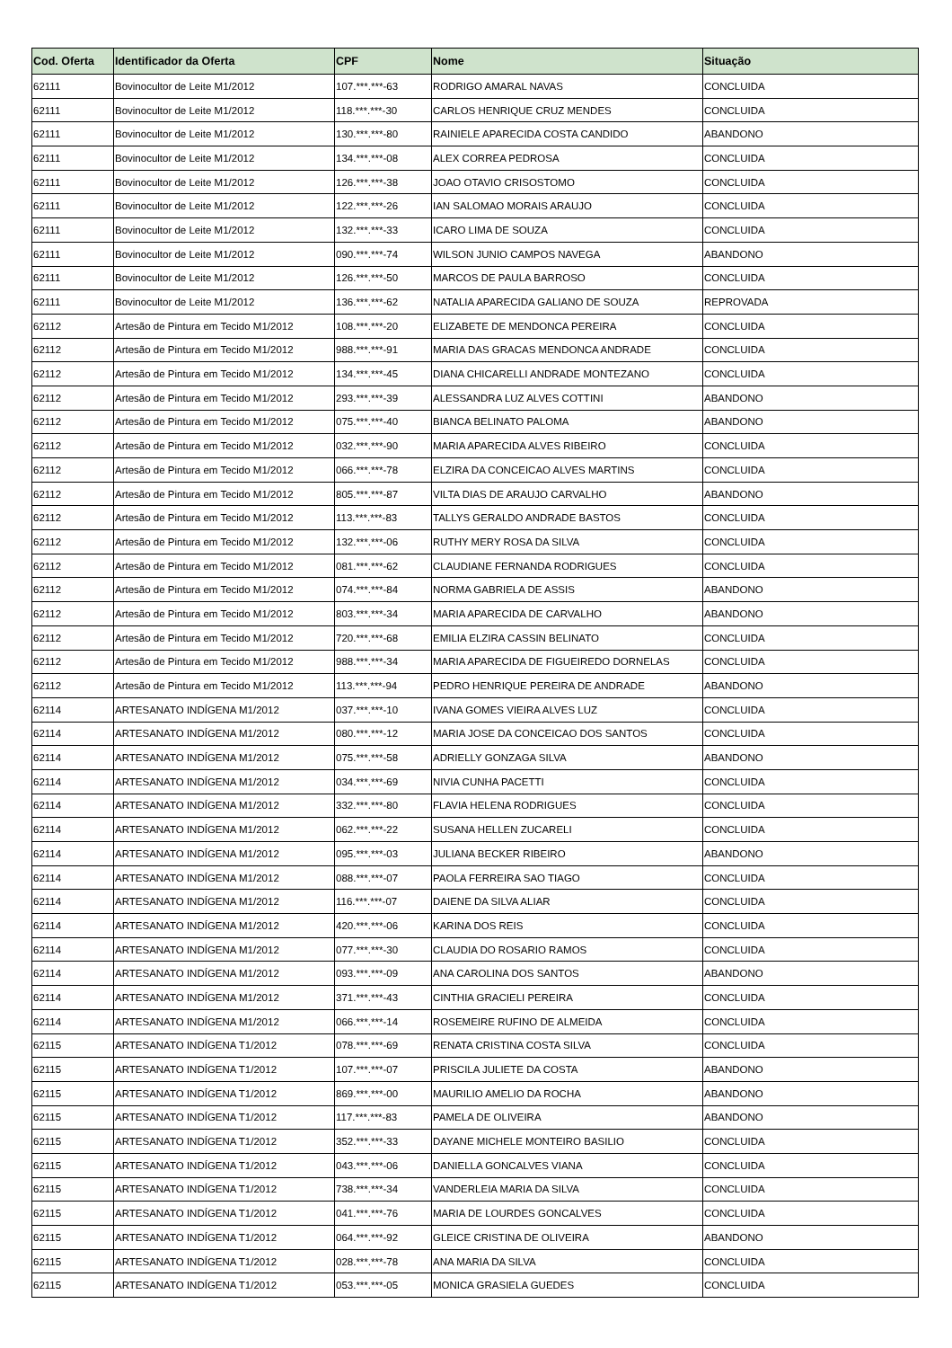| Cod. Oferta | Identificador da Oferta | CPF | Nome | Situação |
| --- | --- | --- | --- | --- |
| 62111 | Bovinocultor de Leite M1/2012 | 107.***.***-63 | RODRIGO AMARAL NAVAS | CONCLUIDA |
| 62111 | Bovinocultor de Leite M1/2012 | 118.***.***-30 | CARLOS HENRIQUE CRUZ MENDES | CONCLUIDA |
| 62111 | Bovinocultor de Leite M1/2012 | 130.***.***-80 | RAINIELE APARECIDA COSTA CANDIDO | ABANDONO |
| 62111 | Bovinocultor de Leite M1/2012 | 134.***.***-08 | ALEX CORREA PEDROSA | CONCLUIDA |
| 62111 | Bovinocultor de Leite M1/2012 | 126.***.***-38 | JOAO OTAVIO CRISOSTOMO | CONCLUIDA |
| 62111 | Bovinocultor de Leite M1/2012 | 122.***.***-26 | IAN SALOMAO MORAIS ARAUJO | CONCLUIDA |
| 62111 | Bovinocultor de Leite M1/2012 | 132.***.***-33 | ICARO LIMA DE SOUZA | CONCLUIDA |
| 62111 | Bovinocultor de Leite M1/2012 | 090.***.***-74 | WILSON JUNIO CAMPOS NAVEGA | ABANDONO |
| 62111 | Bovinocultor de Leite M1/2012 | 126.***.***-50 | MARCOS DE PAULA BARROSO | CONCLUIDA |
| 62111 | Bovinocultor de Leite M1/2012 | 136.***.***-62 | NATALIA APARECIDA GALIANO DE SOUZA | REPROVADA |
| 62112 | Artesão de Pintura em Tecido M1/2012 | 108.***.***-20 | ELIZABETE DE MENDONCA PEREIRA | CONCLUIDA |
| 62112 | Artesão de Pintura em Tecido M1/2012 | 988.***.***-91 | MARIA DAS GRACAS MENDONCA ANDRADE | CONCLUIDA |
| 62112 | Artesão de Pintura em Tecido M1/2012 | 134.***.***-45 | DIANA CHICARELLI ANDRADE MONTEZANO | CONCLUIDA |
| 62112 | Artesão de Pintura em Tecido M1/2012 | 293.***.***-39 | ALESSANDRA LUZ ALVES COTTINI | ABANDONO |
| 62112 | Artesão de Pintura em Tecido M1/2012 | 075.***.***-40 | BIANCA BELINATO PALOMA | ABANDONO |
| 62112 | Artesão de Pintura em Tecido M1/2012 | 032.***.***-90 | MARIA APARECIDA ALVES RIBEIRO | CONCLUIDA |
| 62112 | Artesão de Pintura em Tecido M1/2012 | 066.***.***-78 | ELZIRA DA CONCEICAO ALVES MARTINS | CONCLUIDA |
| 62112 | Artesão de Pintura em Tecido M1/2012 | 805.***.***-87 | VILTA DIAS DE ARAUJO CARVALHO | ABANDONO |
| 62112 | Artesão de Pintura em Tecido M1/2012 | 113.***.***-83 | TALLYS GERALDO ANDRADE BASTOS | CONCLUIDA |
| 62112 | Artesão de Pintura em Tecido M1/2012 | 132.***.***-06 | RUTHY MERY ROSA DA SILVA | CONCLUIDA |
| 62112 | Artesão de Pintura em Tecido M1/2012 | 081.***.***-62 | CLAUDIANE FERNANDA RODRIGUES | CONCLUIDA |
| 62112 | Artesão de Pintura em Tecido M1/2012 | 074.***.***-84 | NORMA GABRIELA DE ASSIS | ABANDONO |
| 62112 | Artesão de Pintura em Tecido M1/2012 | 803.***.***-34 | MARIA APARECIDA DE CARVALHO | ABANDONO |
| 62112 | Artesão de Pintura em Tecido M1/2012 | 720.***.***-68 | EMILIA ELZIRA CASSIN BELINATO | CONCLUIDA |
| 62112 | Artesão de Pintura em Tecido M1/2012 | 988.***.***-34 | MARIA APARECIDA DE FIGUEIREDO DORNELAS | CONCLUIDA |
| 62112 | Artesão de Pintura em Tecido M1/2012 | 113.***.***-94 | PEDRO HENRIQUE PEREIRA DE ANDRADE | ABANDONO |
| 62114 | ARTESANATO INDÍGENA M1/2012 | 037.***.***-10 | IVANA GOMES VIEIRA ALVES LUZ | CONCLUIDA |
| 62114 | ARTESANATO INDÍGENA M1/2012 | 080.***.***-12 | MARIA JOSE DA CONCEICAO DOS SANTOS | CONCLUIDA |
| 62114 | ARTESANATO INDÍGENA M1/2012 | 075.***.***-58 | ADRIELLY GONZAGA SILVA | ABANDONO |
| 62114 | ARTESANATO INDÍGENA M1/2012 | 034.***.***-69 | NIVIA CUNHA PACETTI | CONCLUIDA |
| 62114 | ARTESANATO INDÍGENA M1/2012 | 332.***.***-80 | FLAVIA HELENA RODRIGUES | CONCLUIDA |
| 62114 | ARTESANATO INDÍGENA M1/2012 | 062.***.***-22 | SUSANA HELLEN ZUCARELI | CONCLUIDA |
| 62114 | ARTESANATO INDÍGENA M1/2012 | 095.***.***-03 | JULIANA BECKER RIBEIRO | ABANDONO |
| 62114 | ARTESANATO INDÍGENA M1/2012 | 088.***.***-07 | PAOLA FERREIRA SAO TIAGO | CONCLUIDA |
| 62114 | ARTESANATO INDÍGENA M1/2012 | 116.***.***-07 | DAIENE DA SILVA ALIAR | CONCLUIDA |
| 62114 | ARTESANATO INDÍGENA M1/2012 | 420.***.***-06 | KARINA DOS REIS | CONCLUIDA |
| 62114 | ARTESANATO INDÍGENA M1/2012 | 077.***.***-30 | CLAUDIA DO ROSARIO RAMOS | CONCLUIDA |
| 62114 | ARTESANATO INDÍGENA M1/2012 | 093.***.***-09 | ANA CAROLINA DOS SANTOS | ABANDONO |
| 62114 | ARTESANATO INDÍGENA M1/2012 | 371.***.***-43 | CINTHIA GRACIELI PEREIRA | CONCLUIDA |
| 62114 | ARTESANATO INDÍGENA M1/2012 | 066.***.***-14 | ROSEMEIRE RUFINO DE ALMEIDA | CONCLUIDA |
| 62115 | ARTESANATO INDÍGENA T1/2012 | 078.***.***-69 | RENATA CRISTINA COSTA SILVA | CONCLUIDA |
| 62115 | ARTESANATO INDÍGENA T1/2012 | 107.***.***-07 | PRISCILA JULIETE DA COSTA | ABANDONO |
| 62115 | ARTESANATO INDÍGENA T1/2012 | 869.***.***-00 | MAURILIO AMELIO DA ROCHA | ABANDONO |
| 62115 | ARTESANATO INDÍGENA T1/2012 | 117.***.***-83 | PAMELA DE OLIVEIRA | ABANDONO |
| 62115 | ARTESANATO INDÍGENA T1/2012 | 352.***.***-33 | DAYANE MICHELE MONTEIRO BASILIO | CONCLUIDA |
| 62115 | ARTESANATO INDÍGENA T1/2012 | 043.***.***-06 | DANIELLA GONCALVES VIANA | CONCLUIDA |
| 62115 | ARTESANATO INDÍGENA T1/2012 | 738.***.***-34 | VANDERLEIA MARIA DA SILVA | CONCLUIDA |
| 62115 | ARTESANATO INDÍGENA T1/2012 | 041.***.***-76 | MARIA DE LOURDES GONCALVES | CONCLUIDA |
| 62115 | ARTESANATO INDÍGENA T1/2012 | 064.***.***-92 | GLEICE CRISTINA DE OLIVEIRA | ABANDONO |
| 62115 | ARTESANATO INDÍGENA T1/2012 | 028.***.***-78 | ANA MARIA DA SILVA | CONCLUIDA |
| 62115 | ARTESANATO INDÍGENA T1/2012 | 053.***.***-05 | MONICA GRASIELA GUEDES | CONCLUIDA |